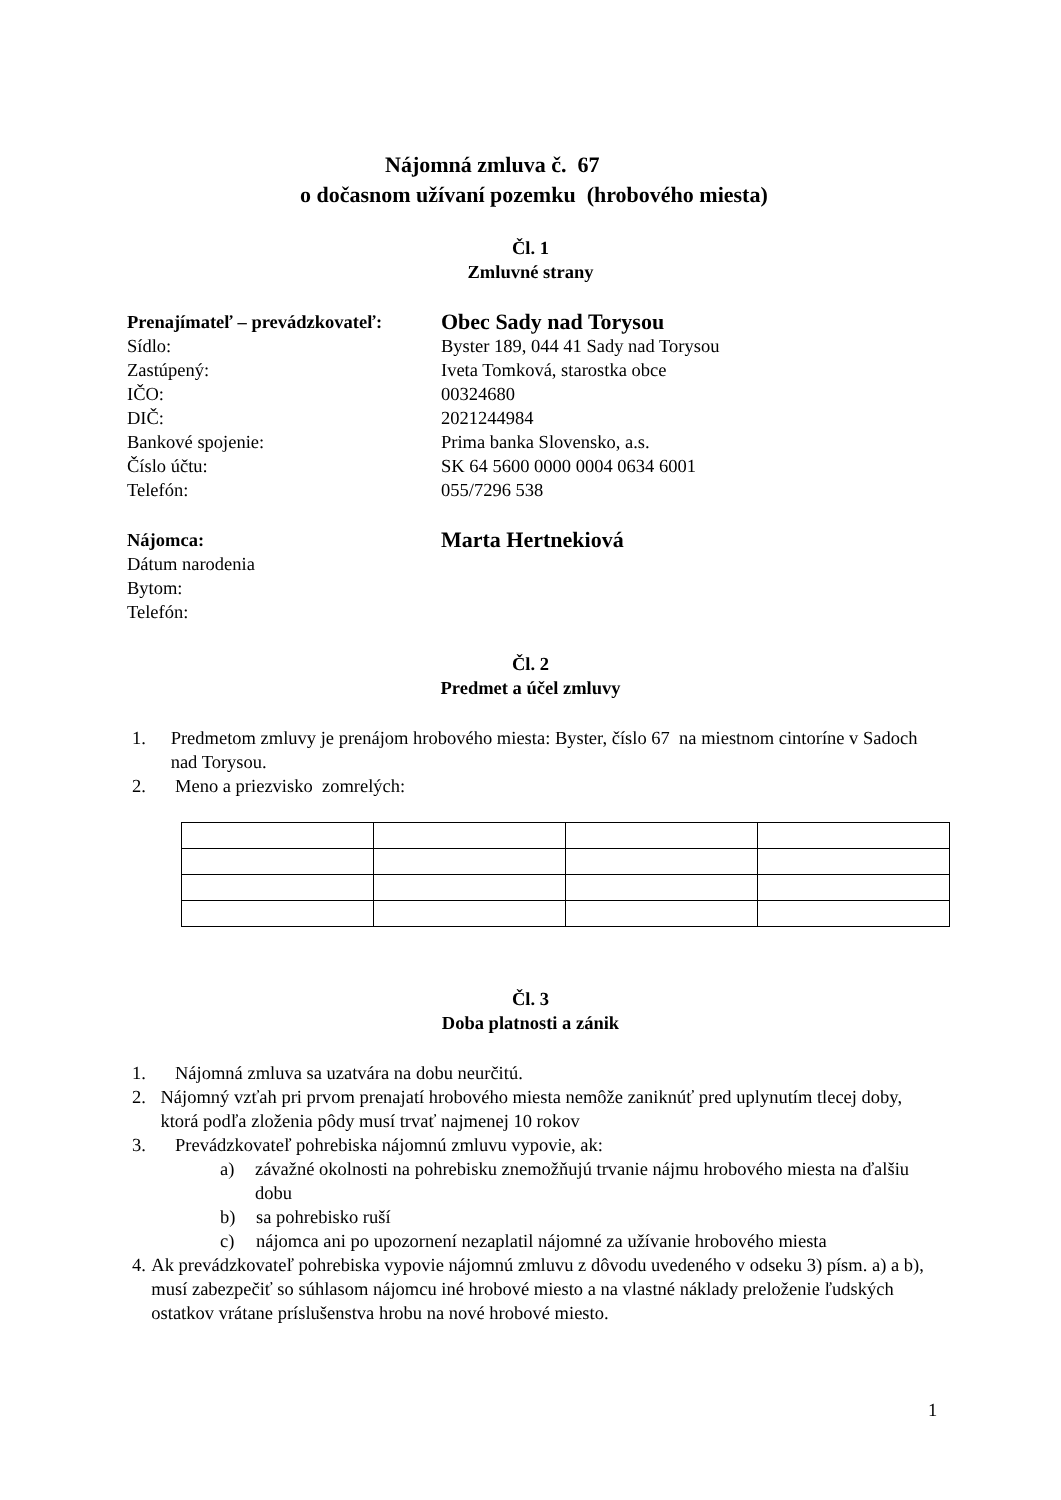Nájomná zmluva č. 67
o dočasnom užívaní pozemku (hrobového miesta)
Čl. 1
Zmluvné strany
Prenajímateľ – prevádzkovateľ:
Obec Sady nad Torysou
Sídlo: Byster 189, 044 41 Sady nad Torysou
Zastúpený: Iveta Tomková, starostka obce
IČO: 00324680
DIČ: 2021244984
Bankové spojenie: Prima banka Slovensko, a.s.
Číslo účtu: SK 64 5600 0000 0004 0634 6001
Telefón: 055/7296 538
Nájomca:
Marta Hertnekiová
Dátum narodenia
Bytom:
Telefón:
Čl. 2
Predmet a účel zmluvy
1. Predmetom zmluvy je prenájom hrobového miesta: Byster, číslo 67 na miestnom cintoríne v Sadoch nad Torysou.
2. Meno a priezvisko zomrelých:
Čl. 3
Doba platnosti a zánik
1. Nájomná zmluva sa uzatvára na dobu neurčitú.
2. Nájomný vzťah pri prvom prenajatí hrobového miesta nemôže zaniknúť pred uplynutím tlecej doby, ktorá podľa zloženia pôdy musí trvať najmenej 10 rokov
3. Prevádzkovateľ pohrebiska nájomnú zmluvu vypovie, ak:
a) závažné okolnosti na pohrebisku znemožňujú trvanie nájmu hrobového miesta na ďalšiu dobu
b) sa pohrebisko ruší
c) nájomca ani po upozornení nezaplatil nájomné za užívanie hrobového miesta
4. Ak prevádzkovateľ pohrebiska vypovie nájomnú zmluvu z dôvodu uvedeného v odseku 3) písm. a) a b), musí zabezpečiť so súhlasom nájomcu iné hrobové miesto a na vlastné náklady preloženie ľudských ostatkov vrátane príslušenstva hrobu na nové hrobové miesto.
1